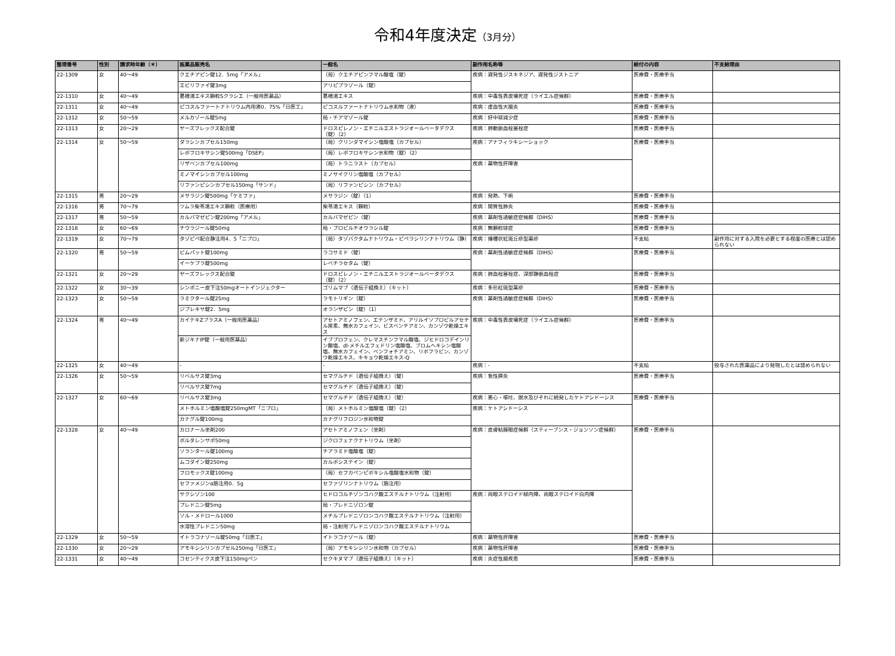令和4年度決定（3月分）
| 整理番号 | 性別 | 請求時年齢（＊） | 医薬品販売名 | 一般名 | 副作用名称等 | 給付の内容 | 不支給理由 |
| --- | --- | --- | --- | --- | --- | --- | --- |
| 22-1309 | 女 | 40～49 | クエチアピン錠12．5mg「アメル」 | （局）クエチアピンフマル酸塩（錠） | 疾病：遅発性ジスキネジア、遅発性ジストニア | 医療費・医療手当 | |
| | | | エビリファイ錠3mg | アリピプラゾール（錠） | | | |
| 22-1310 | 女 | 40～49 | 葛根湯エキス顆粒Sクラシエ（一般用医薬品） | 葛根湯エキス | 疾病：中毒性表皮壊死症（ライエル症候群） | 医療費・医療手当 | |
| 22-1311 | 女 | 40～49 | ピコスルファートナトリウム内用液0．75%「日医工」 | ピコスルファートナトリウム水和物（液） | 疾病：虚血性大腸炎 | 医療費・医療手当 | |
| 22-1312 | 女 | 50～59 | メルカゾール錠5mg | 局・チアマゾール錠 | 疾病：好中球減少症 | 医療費・医療手当 | |
| 22-1313 | 女 | 20～29 | ヤーズフレックス配合錠 | ドロスピレノン・エチニルエストラジオールベータデクス（錠）（2） | 疾病：肺動脈血栓塞栓症 | 医療費・医療手当 | |
| 22-1314 | 女 | 50～59 | ダラシンカプセル150mg | （局）クリンダマイシン塩酸塩（カプセル） | 疾病：アナフィラキシーショック | 医療費・医療手当 | |
| | | | レボフロキサシン錠500mg「DSEP」 | （局）レボフロキサシン水和物（錠）（2） | | | |
| | | | リザベンカプセル100mg | （局）トラニラスト（カプセル） | 疾病：薬物性肝障害 | | |
| | | | ミノマイシンカプセル100mg | ミノサイクリン塩酸塩（カプセル） | | | |
| | | | リファンピシンカプセル150mg「サンド」 | （局）リファンピシン（カプセル） | | | |
| 22-1315 | 男 | 20～29 | メサラジン錠500mg「ケミファ」 | メサラジン（錠）（1） | 疾病：発熱、下痢 | 医療費・医療手当 | |
| 22-1316 | 男 | 70～79 | ツムラ柴苓湯エキス顆粒（医療用） | 柴苓湯エキス（顆粒） | 疾病：間質性肺炎 | 医療費・医療手当 | |
| 22-1317 | 男 | 50～59 | カルバマゼピン錠200mg「アメル」 | カルバマゼピン（錠） | 疾病：薬剤性過敏症症候群（DIHS） | 医療費・医療手当 | |
| 22-1318 | 女 | 60～69 | チウラジール錠50mg | 局・プロピルチオウラシル錠 | 疾病：無顆粒球症 | 医療費・医療手当 | |
| 22-1319 | 女 | 70～79 | タゾピペ配合静注用4．5「ニプロ」 | （局）タゾバクタムナトリウム・ピペラシリンナトリウム（静） | 疾病：播種状紅斑丘疹型薬疹 | 不支給 | 副作用に対する入院を必要とする程度の医療とは認められない |
| 22-1320 | 男 | 50～59 | ビムパット錠100mg | ラコサミド（錠） | 疾病：薬剤性過敏症症候群（DIHS） | 医療費・医療手当 | |
| | | | イーケプラ錠500mg | レベチラセタム（錠） | | | |
| 22-1321 | 女 | 20～29 | ヤーズフレックス配合錠 | ドロスピレノン・エチニルエストラジオールベータデクス（錠）（2） | 疾病：肺血栓塞栓症、深部静脈血栓症 | 医療費・医療手当 | |
| 22-1322 | 女 | 30～39 | シンポニー皮下注50mgオートインジェクター | ゴリムマブ（遺伝子組換え）（キット） | 疾病：多形紅斑型薬疹 | 医療費・医療手当 | |
| 22-1323 | 女 | 50～59 | ラミクタール錠25mg | ラモトリギン（錠） | 疾病：薬剤性過敏症症候群（DIHS） | 医療費・医療手当 | |
| | | | ジプレキサ錠2．5mg | オランザピン（錠）（1） | | | |
| 22-1324 | 男 | 40～49 | カイテキZプラスA（一般用医薬品） | アセトアミノフェン、エテンザミド、アリルイソプロピルアセチル尿素、無水カフェイン、ビスベンチアミン、カンゾウ乾燥エキス | 疾病：中毒性表皮壊死症（ライエル症候群） | 医療費・医療手当 | |
| | | | 新ジキナIP錠（一般用医薬品） | イブプロフェン、クレマスチンフマル酸塩、ジヒドロコデインリン酸塩、dl-メチルエフェドリン塩酸塩、ブロムヘキシン塩酸塩、無水カフェイン、ベンフォチアミン、リボフラビン、カンゾウ乾燥エキス、キキョウ乾燥エキス-Q | | | |
| 22-1325 | 女 | 40～49 | - | - | 疾病：- | 不支給 | 投与された医薬品により発現したとは認められない |
| 22-1326 | 女 | 50～59 | リベルサス錠3mg | セマグルチド（遺伝子組換え）（錠） | 疾病：急性膵炎 | 医療費・医療手当 | |
| | | | リベルサス錠7mg | セマグルチド（遺伝子組換え）（錠） | | | |
| 22-1327 | 女 | 60～69 | リベルサス錠3mg | セマグルチド（遺伝子組換え）（錠） | 疾病：悪心・嘔吐、脱水及びそれに続発したケトアシドーシス | 医療費・医療手当 | |
| | | | メトホルミン塩酸塩錠250mgMT「ニプロ」 | （局）メトホルミン塩酸塩（錠）（2） | 疾病：ケトアシドーシス | | |
| | | | カナグル錠100mg | カナグリフロジン水和物錠 | | | |
| 22-1328 | 女 | 40～49 | カロナール坐剤200 | アセトアミノフェン（坐剤） | 疾病：皮膚粘膜眼症候群（スティーブンス・ジョンソン症候群） | 医療費・医療手当 | |
| | | | ボルタレンサポ50mg | ジクロフェナクナトリウム（坐剤） | | | |
| | | | ソランタール錠100mg | チアラミド塩酸塩（錠） | | | |
| | | | ムコダイン錠250mg | カルボシステイン（錠） | | | |
| | | | フロモックス錠100mg | （局）セフカペンピボキシル塩酸塩水和物（錠） | | | |
| | | | セファメジンα筋注用0．5g | セファゾリンナトリウム（筋注用） | | | |
| | | | サクシゾン100 | ヒドロコルチゾンコハク酸エステルナトリウム（注射用） | 疾病：両眼ステロイド緑内障、両眼ステロイド白内障 | | |
| | | | プレドニン錠5mg | 局・プレドニゾロン錠 | | | |
| | | | ソル・メドロール1000 | メチルプレドニゾロンコハク酸エステルナトリウム（注射用） | | | |
| | | | 水溶性プレドニン50mg | 局・注射用プレドニゾロンコハク酸エステルナトリウム | | | |
| 22-1329 | 女 | 50～59 | イトラコナゾール錠50mg「日医工」 | イトラコナゾール（錠） | 疾病：薬物性肝障害 | 医療費・医療手当 | |
| 22-1330 | 女 | 20～29 | アモキシシリンカプセル250mg「日医工」 | （局）アモキシシリン水和物（カプセル） | 疾病：薬物性肝障害 | 医療費・医療手当 | |
| 22-1331 | 女 | 40～49 | コセンティクス皮下注150mgペン | セクキヌマブ（遺伝子組換え）（キット） | 疾病：炎症性腸疾患 | 医療費・医療手当 | |